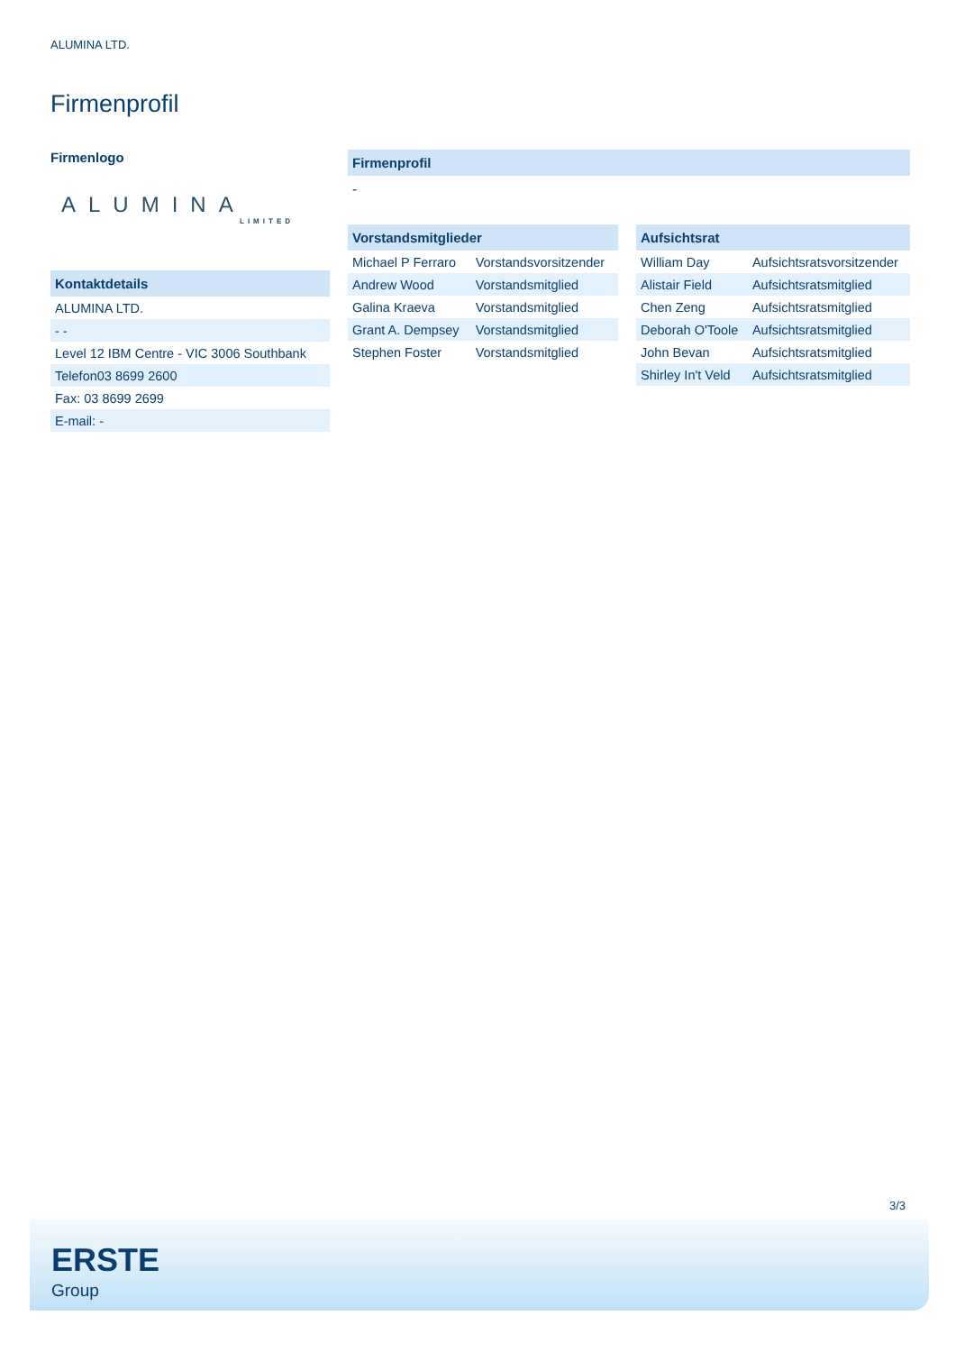ALUMINA LTD.
Firmenprofil
Firmenlogo
ALUMINA
LIMITED
Kontaktdetails
| ALUMINA LTD. |
| - - |
| Level 12 IBM Centre - VIC 3006 Southbank |
| Telefon03 8699 2600 |
| Fax: 03 8699 2699 |
| E-mail: - |
Firmenprofil
-
Vorstandsmitglieder
| Michael P Ferraro | Vorstandsvorsitzender |
| Andrew Wood | Vorstandsmitglied |
| Galina Kraeva | Vorstandsmitglied |
| Grant A. Dempsey | Vorstandsmitglied |
| Stephen Foster | Vorstandsmitglied |
Aufsichtsrat
| William Day | Aufsichtsratsvorsitzender |
| Alistair Field | Aufsichtsratsmitglied |
| Chen Zeng | Aufsichtsratsmitglied |
| Deborah O'Toole | Aufsichtsratsmitglied |
| John Bevan | Aufsichtsratsmitglied |
| Shirley In't Veld | Aufsichtsratsmitglied |
3/3
ERSTE
Group